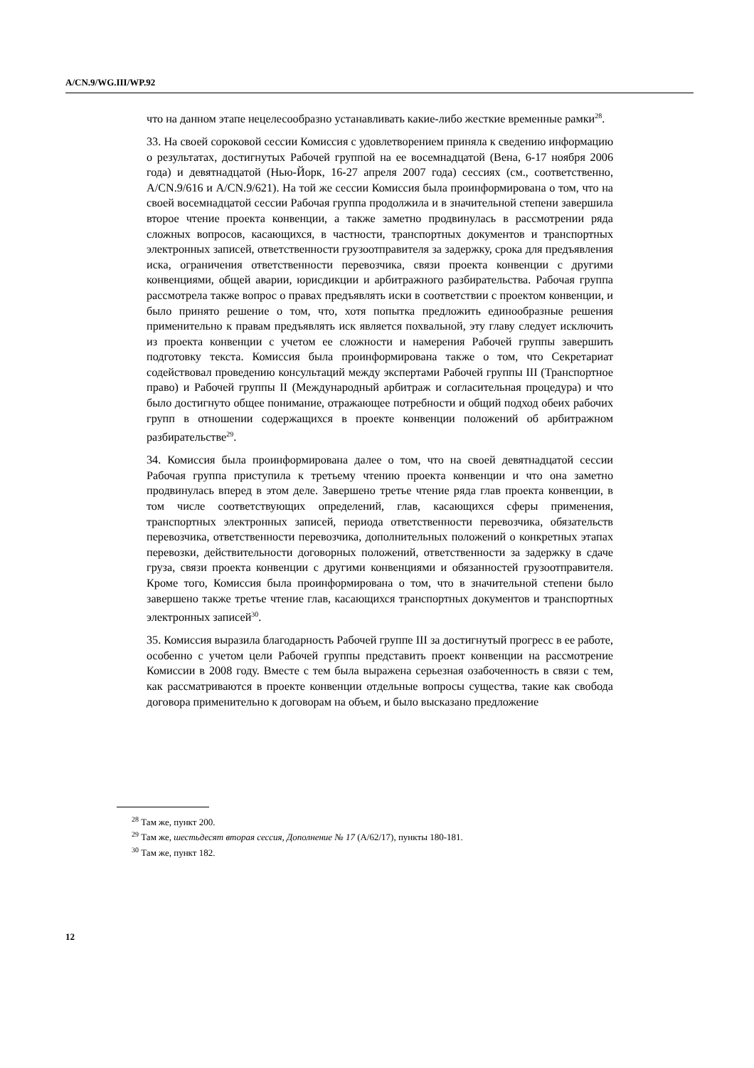A/CN.9/WG.III/WP.92
что на данном этапе нецелесообразно устанавливать какие-либо жесткие временные рамки<sup>28</sup>.
33. На своей сороковой сессии Комиссия с удовлетворением приняла к сведению информацию о результатах, достигнутых Рабочей группой на ее восемнадцатой (Вена, 6-17 ноября 2006 года) и девятнадцатой (Нью-Йорк, 16-27 апреля 2007 года) сессиях (см., соответственно, A/CN.9/616 и A/CN.9/621). На той же сессии Комиссия была проинформирована о том, что на своей восемнадцатой сессии Рабочая группа продолжила и в значительной степени завершила второе чтение проекта конвенции, а также заметно продвинулась в рассмотрении ряда сложных вопросов, касающихся, в частности, транспортных документов и транспортных электронных записей, ответственности грузоотправителя за задержку, срока для предъявления иска, ограничения ответственности перевозчика, связи проекта конвенции с другими конвенциями, общей аварии, юрисдикции и арбитражного разбирательства. Рабочая группа рассмотрела также вопрос о правах предъявлять иски в соответствии с проектом конвенции, и было принято решение о том, что, хотя попытка предложить единообразные решения применительно к правам предъявлять иск является похвальной, эту главу следует исключить из проекта конвенции с учетом ее сложности и намерения Рабочей группы завершить подготовку текста. Комиссия была проинформирована также о том, что Секретариат содействовал проведению консультаций между экспертами Рабочей группы III (Транспортное право) и Рабочей группы II (Международный арбитраж и согласительная процедура) и что было достигнуто общее понимание, отражающее потребности и общий подход обеих рабочих групп в отношении содержащихся в проекте конвенции положений об арбитражном разбирательстве<sup>29</sup>.
34. Комиссия была проинформирована далее о том, что на своей девятнадцатой сессии Рабочая группа приступила к третьему чтению проекта конвенции и что она заметно продвинулась вперед в этом деле. Завершено третье чтение ряда глав проекта конвенции, в том числе соответствующих определений, глав, касающихся сферы применения, транспортных электронных записей, периода ответственности перевозчика, обязательств перевозчика, ответственности перевозчика, дополнительных положений о конкретных этапах перевозки, действительности договорных положений, ответственности за задержку в сдаче груза, связи проекта конвенции с другими конвенциями и обязанностей грузоотправителя. Кроме того, Комиссия была проинформирована о том, что в значительной степени было завершено также третье чтение глав, касающихся транспортных документов и транспортных электронных записей<sup>30</sup>.
35. Комиссия выразила благодарность Рабочей группе III за достигнутый прогресс в ее работе, особенно с учетом цели Рабочей группы представить проект конвенции на рассмотрение Комиссии в 2008 году. Вместе с тем была выражена серьезная озабоченность в связи с тем, как рассматриваются в проекте конвенции отдельные вопросы существа, такие как свобода договора применительно к договорам на объем, и было высказано предложение
<sup>28</sup> Там же, пункт 200.
<sup>29</sup> Там же, шестьдесят вторая сессия, Дополнение № 17 (A/62/17), пункты 180-181.
<sup>30</sup> Там же, пункт 182.
12